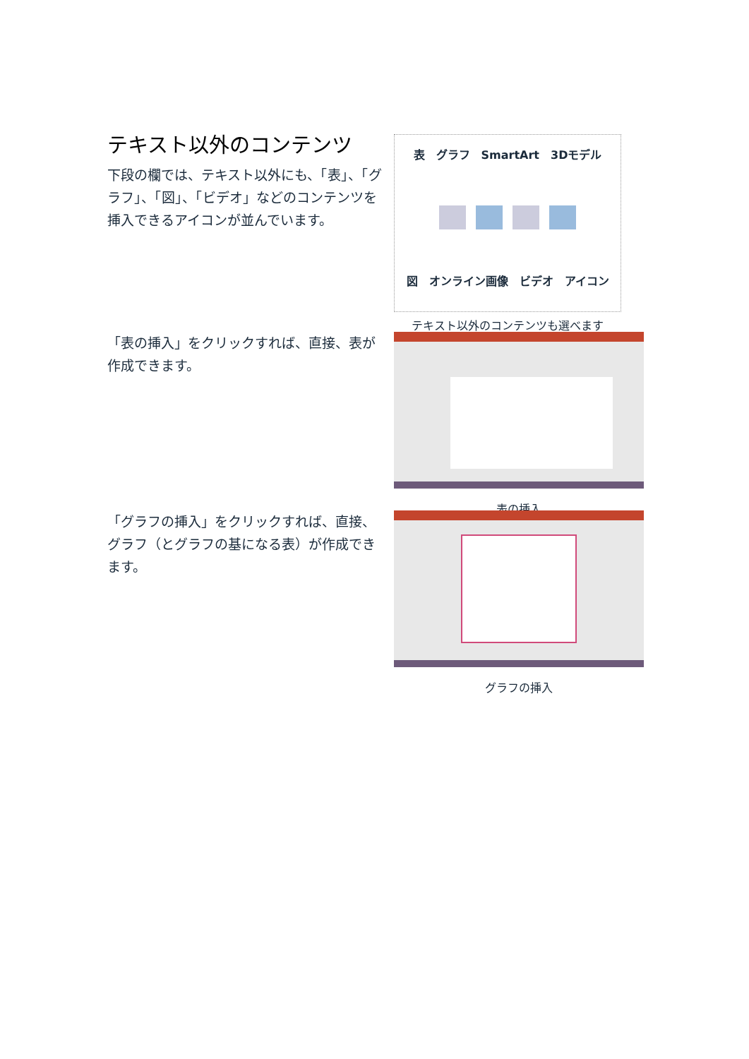テキスト以外のコンテンツ
下段の欄では、テキスト以外にも、「表」、「グラフ」、「図」、「ビデオ」などのコンテンツを挿入できるアイコンが並んでいます。
表　グラフ　SmartArt　3Dモデル
図　オンライン画像　ビデオ　アイコン
テキスト以外のコンテンツも選べます
「表の挿入」をクリックすれば、直接、表が作成できます。
表の挿入
「グラフの挿入」をクリックすれば、直接、グラフ（とグラフの基になる表）が作成できます。
グラフの挿入